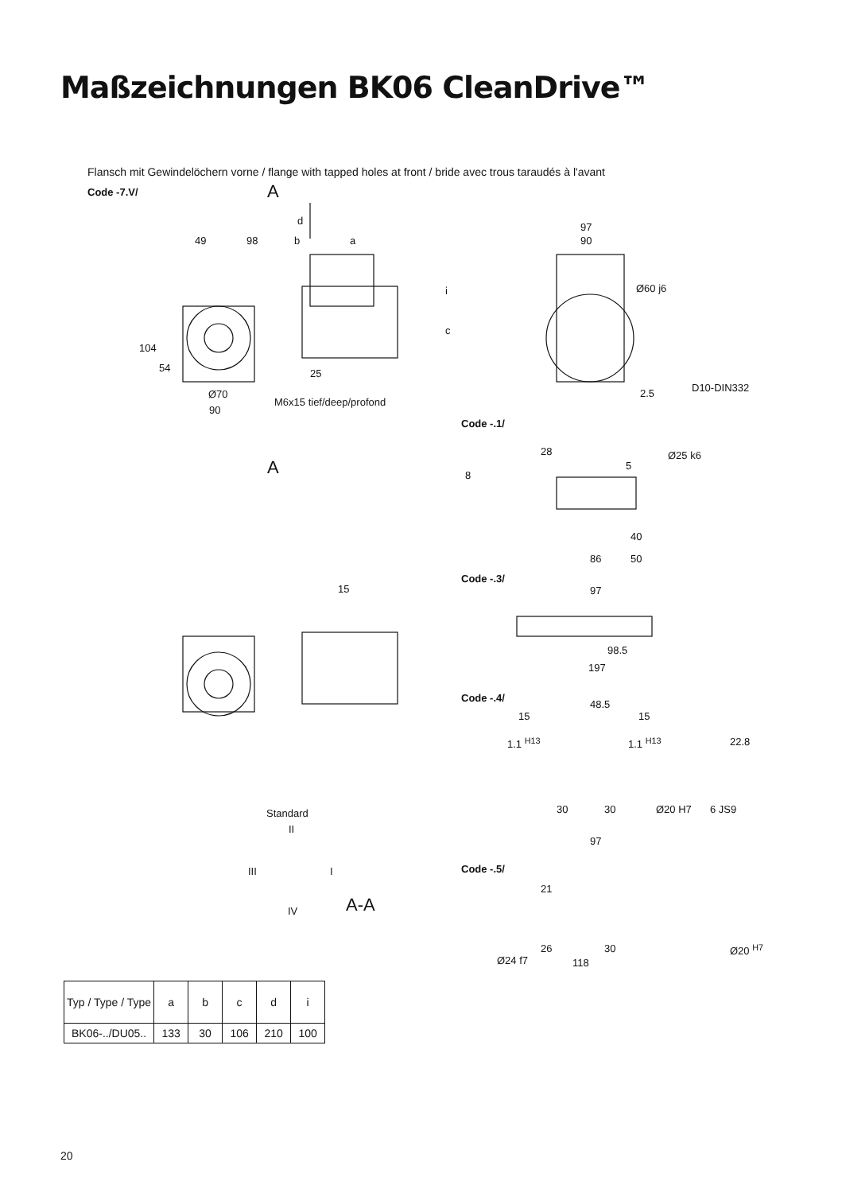Maßzeichnungen BK06 CleanDrive™
Flansch mit Gewindelöchern vorne / flange with tapped holes at front / bride avec trous taraudés à l'avant
Code -7.V/ A
d
49 98 b a
i
c
104
54 25
Ø70
M6x15 tief/deep/profond
90
A
97
90
Ø60 j6
2.5 D10-DIN332
Code -.1/
28
8
5
Ø25 k6
40
86 50
Code -.3/
97
98.5
197
15
Code -.4/
48.5
15 15
1.1 <sup>H13</sup> 1.1 <sup>H13</sup> 22.8
30 30 Ø20 H7 6 JS9
Standard
II
III I
IV A-A
97
Code -.5/
21
26 30
118
Ø24 f7
Ø20 <sup>H7</sup>
| Typ / Type / Type | a | b | c | d | i |
| --- | --- | --- | --- | --- | --- |
| BK06-../DU05.. | 133 | 30 | 106 | 210 | 100 |
20